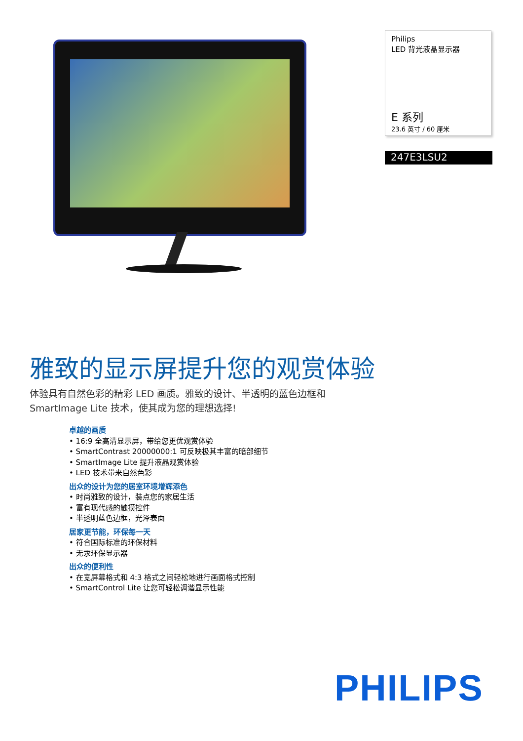Philips
LED 背光液晶显示器
E 系列
23.6 英寸 / 60 厘米
247E3LSU2
雅致的显示屏提升您的观赏体验
体验具有自然色彩的精彩 LED 画质。雅致的设计、半透明的蓝色边框和 SmartImage Lite 技术，使其成为您的理想选择!
卓越的画质
• 16:9 全高清显示屏，带给您更优观赏体验
• SmartContrast 20000000:1 可反映极其丰富的暗部细节
• SmartImage Lite 提升液晶观赏体验
• LED 技术带来自然色彩
出众的设计为您的居室环境增辉添色
• 时尚雅致的设计，装点您的家居生活
• 富有现代感的触摸控件
• 半透明蓝色边框，光泽表面
居家更节能，环保每一天
• 符合国际标准的环保材料
• 无汞环保显示器
出众的便利性
• 在宽屏幕格式和 4:3 格式之间轻松地进行画面格式控制
• SmartControl Lite 让您可轻松调谐显示性能
PHILIPS